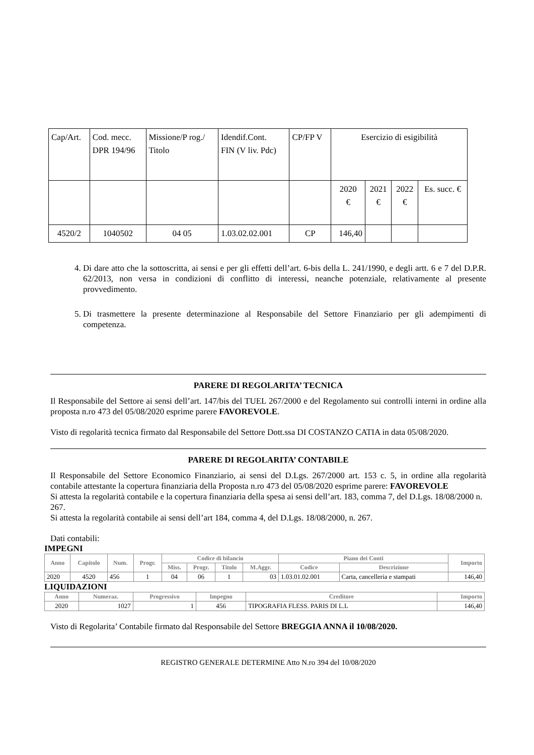| Cap/Art. | Cod. mecc. DPR 194/96 | Missione/P rog./ Titolo | Idendif.Cont. FIN (V liv. Pdc) | CP/FP V | Esercizio di esigibilità | | | |
| | | | | | 2020 € | 2021 € | 2022 € | Es. succ. € |
| 4520/2 | 1040502 | 04 05 | 1.03.02.02.001 | CP | 146,40 | | | |
4. Di dare atto che la sottoscritta, ai sensi e per gli effetti dell’art. 6-bis della L. 241/1990, e degli artt. 6 e 7 del D.P.R. 62/2013, non versa in condizioni di conflitto di interessi, neanche potenziale, relativamente al presente provvedimento.
5. Di trasmettere la presente determinazione al Responsabile del Settore Finanziario per gli adempimenti di competenza.
PARERE DI REGOLARITA’ TECNICA
Il Responsabile del Settore ai sensi dell’art. 147/bis del TUEL 267/2000 e del Regolamento sui controlli interni in ordine alla proposta n.ro 473 del 05/08/2020 esprime parere FAVOREVOLE.
Visto di regolarità tecnica firmato dal Responsabile del Settore Dott.ssa DI COSTANZO CATIA in data 05/08/2020.
PARERE DI REGOLARITA’ CONTABILE
Il Responsabile del Settore Economico Finanziario, ai sensi del D.Lgs. 267/2000 art. 153 c. 5, in ordine alla regolarità contabile attestante la copertura finanziaria della Proposta n.ro 473 del 05/08/2020 esprime parere: FAVOREVOLE
Si attesta la regolarità contabile e la copertura finanziaria della spesa ai sensi dell’art. 183, comma 7, del D.Lgs. 18/08/2000 n. 267.
Si attesta la regolarità contabile ai sensi dell’art 184, comma 4, del D.Lgs. 18/08/2000, n. 267.
Dati contabili:
IMPEGNI
| Anno | Capitolo | Num. | Progr. | Codice di bilancio | | | | Piano dei Conti | | Importo |
| --- | --- | --- | --- | --- | --- | --- | --- | --- | --- | --- |
| | | | | Miss. | Progr. | Titolo | M.Aggr. | Codice | Descrizione | |
| 2020 | 4520 | 456 | 1 | 04 | 06 | 1 | 03 | 1.03.01.02.001 | Carta, cancelleria e stampati | 146,40 |
LIQUIDAZIONI
| Anno | Numeraz. | Progressivo | Impegno | Creditore | Importo |
| --- | --- | --- | --- | --- | --- |
| 2020 | 1027 | 1 | 456 | TIPOGRAFIA FLESS. PARIS DI L.L | 146,40 |
Visto di Regolarita’ Contabile firmato dal Responsabile del Settore BREGGIA ANNA il 10/08/2020.
REGISTRO GENERALE DETERMINE Atto N.ro 394 del 10/08/2020